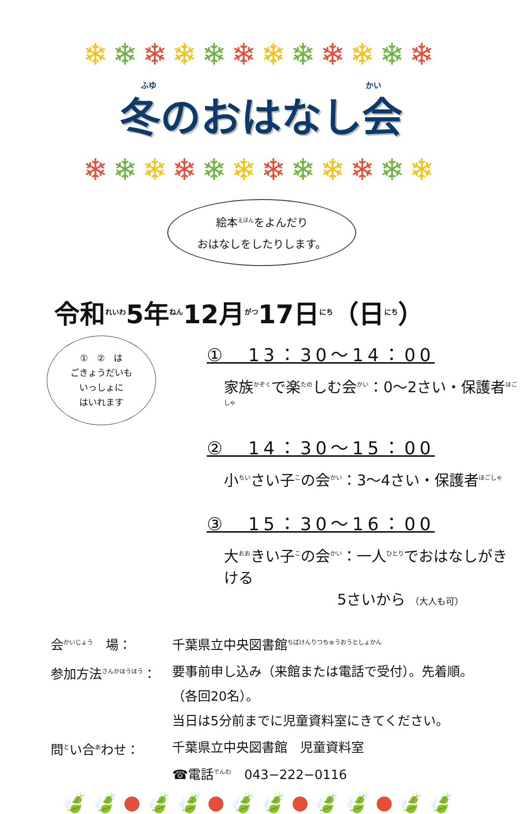❄❄❄❄❄❄❄❄❄❄❄❄
ふゆ かい
冬のおはなし会
❄❄❄❄❄❄❄❄❄❄❄❄
絵本<sup>えほん</sup>をよんだり
おはなしをしたりします。
令和<sup>れいわ</sup>5年<sup>ねん</sup>12月<sup>がつ</sup>17日<sup>にち</sup>（日<sup>にち</sup>）
①　②　は
ごきょうだいも
いっしょに
はいれます
①　13：30～14：00
家族<sup>かぞく</sup>で楽<sup>たの</sup>しむ会<sup>かい</sup>：0～2さい・保護者<sup>ほごしゃ</sup>
②　14：30～15：00
小<sup>ちい</sup>さい子<sup>こ</sup>の会<sup>かい</sup>：3～4さい・保護者<sup>ほごしゃ</sup>
③　15：30～16：00
大<sup>おお</sup>きい子<sup>こ</sup>の会<sup>かい</sup>：一人<sup>ひとり</sup>でおはなしがきける
5さいから （大人も可）
| 会<sup>かいじょう</sup> 場： | 千葉県立中央図書館<sup>ちばけんりつちゅうおうとしょかん</sup> |
| 参加方法<sup>さんかほうほう</sup>： | 要事前申し込み（来館または電話で受付）。先着順。 （各回20名）。 当日は5分前までに児童資料室にきてください。 |
| 問<sup>と</sup>い合<sup>あ</sup>わせ： | 千葉県立中央図書館 児童資料室 ☎電話<sup>でんわ</sup> 043−222−0116 |
🍃🍃●🍃🍃●🍃🍃●🍃🍃●🍃🍃